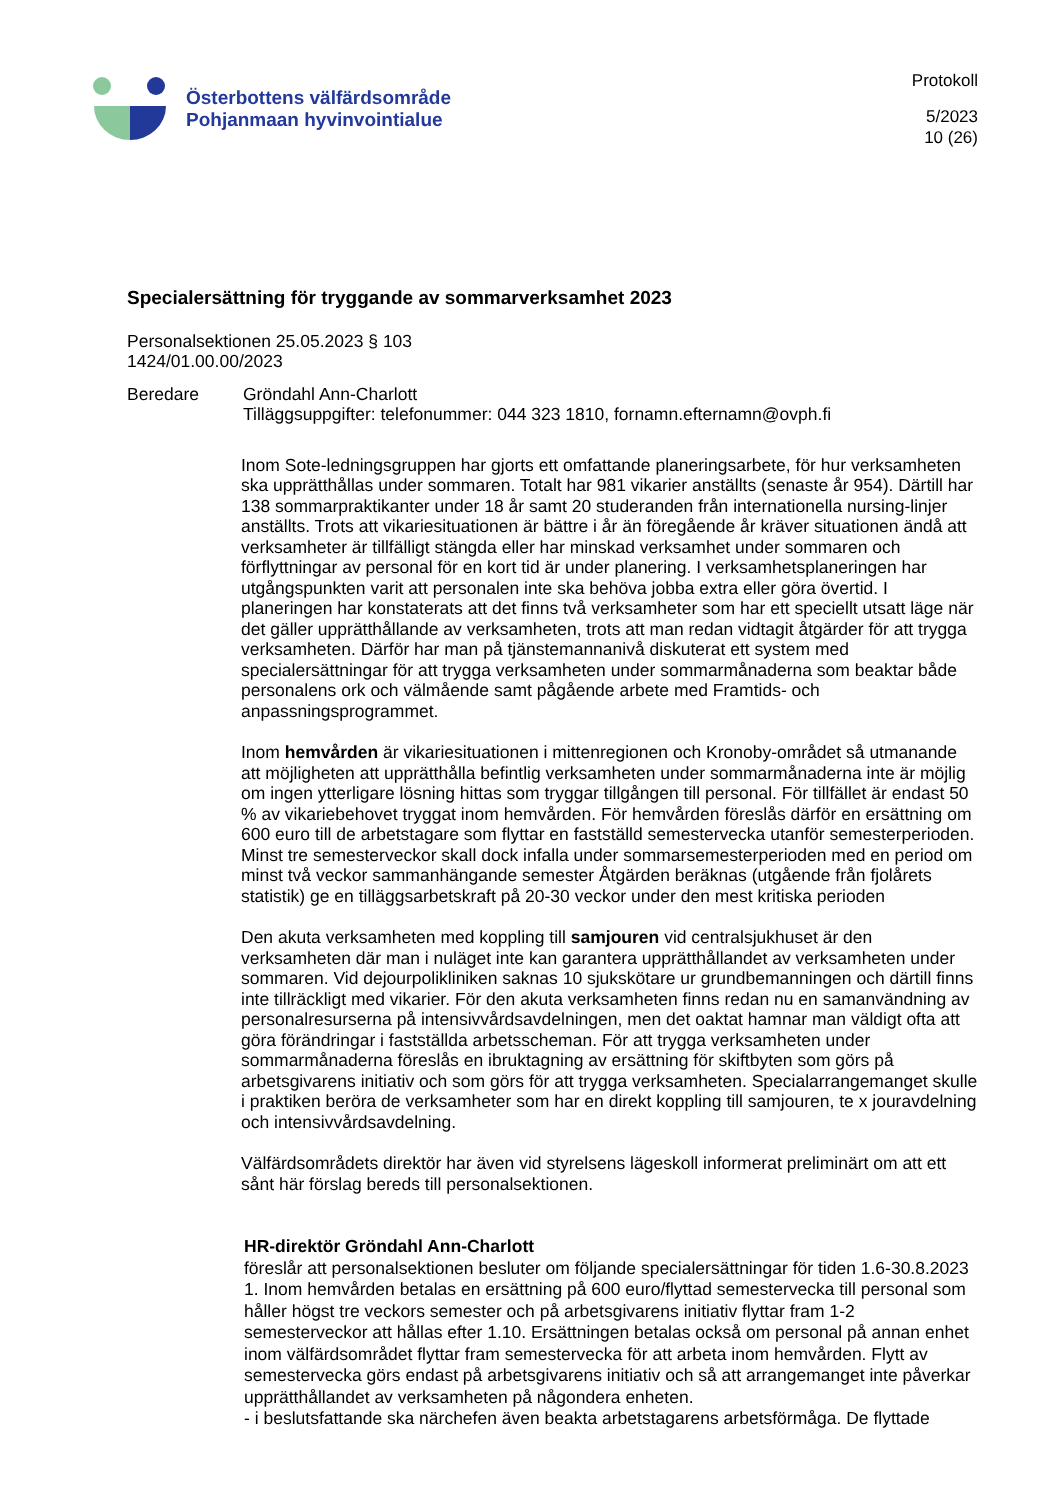Österbottens välfärdsområde
Pohjanmaan hyvinvointialue
Protokoll
5/2023
10 (26)
Specialersättning för tryggande av sommarverksamhet 2023
Personalsektionen 25.05.2023 § 103
1424/01.00.00/2023
Beredare Gröndahl Ann-Charlott
Tilläggsuppgifter: telefonummer: 044 323 1810, fornamn.efternamn@ovph.fi
Inom Sote-ledningsgruppen har gjorts ett omfattande planeringsarbete, för hur verksamheten ska upprätthållas under sommaren. Totalt har 981 vikarier anställts (senaste år 954). Därtill har 138 sommarpraktikanter under 18 år samt 20 studeranden från internationella nursing-linjer anställts. Trots att vikariesituationen är bättre i år än föregående år kräver situationen ändå att verksamheter är tillfälligt stängda eller har minskad verksamhet under sommaren och förflyttningar av personal för en kort tid är under planering. I verksamhetsplaneringen har utgångspunkten varit att personalen inte ska behöva jobba extra eller göra övertid. I planeringen har konstaterats att det finns två verksamheter som har ett speciellt utsatt läge när det gäller upprätthållande av verksamheten, trots att man redan vidtagit åtgärder för att trygga verksamheten. Därför har man på tjänstemannanivå diskuterat ett system med specialersättningar för att trygga verksamheten under sommarmånaderna som beaktar både personalens ork och välmående samt pågående arbete med Framtids- och anpassningsprogrammet.
Inom hemvården är vikariesituationen i mittenregionen och Kronoby-området så utmanande att möjligheten att upprätthålla befintlig verksamheten under sommarmånaderna inte är möjlig om ingen ytterligare lösning hittas som tryggar tillgången till personal. För tillfället är endast 50 % av vikariebehovet tryggat inom hemvården. För hemvården föreslås därför en ersättning om 600 euro till de arbetstagare som flyttar en fastställd semestervecka utanför semesterperioden. Minst tre semesterveckor skall dock infalla under sommarsemesterperioden med en period om minst två veckor sammanhängande semester Åtgärden beräknas (utgående från fjolårets statistik) ge en tilläggsarbetskraft på 20-30 veckor under den mest kritiska perioden
Den akuta verksamheten med koppling till samjouren vid centralsjukhuset är den verksamheten där man i nuläget inte kan garantera upprätthållandet av verksamheten under sommaren. Vid dejourpolikliniken saknas 10 sjukskötare ur grundbemanningen och därtill finns inte tillräckligt med vikarier. För den akuta verksamheten finns redan nu en samanvändning av personalresurserna på intensivvårdsavdelningen, men det oaktat hamnar man väldigt ofta att göra förändringar i fastställda arbetsscheman. För att trygga verksamheten under sommarmånaderna föreslås en ibruktagning av ersättning för skiftbyten som görs på arbetsgivarens initiativ och som görs för att trygga verksamheten. Specialarrangemanget skulle i praktiken beröra de verksamheter som har en direkt koppling till samjouren, te x jouravdelning och intensivvårdsavdelning.
Välfärdsområdets direktör har även vid styrelsens lägeskoll informerat preliminärt om att ett sånt här förslag bereds till personalsektionen.
HR-direktör Gröndahl Ann-Charlott
föreslår att personalsektionen besluter om följande specialersättningar för tiden 1.6-30.8.2023
1. Inom hemvården betalas en ersättning på 600 euro/flyttad semestervecka till personal som håller högst tre veckors semester och på arbetsgivarens initiativ flyttar fram 1-2 semesterveckor att hållas efter 1.10. Ersättningen betalas också om personal på annan enhet inom välfärdsområdet flyttar fram semestervecka för att arbeta inom hemvården. Flytt av semestervecka görs endast på arbetsgivarens initiativ och så att arrangemanget inte påverkar upprätthållandet av verksamheten på någondera enheten.
- i beslutsfattande ska närchefen även beakta arbetstagarens arbetsförmåga. De flyttade